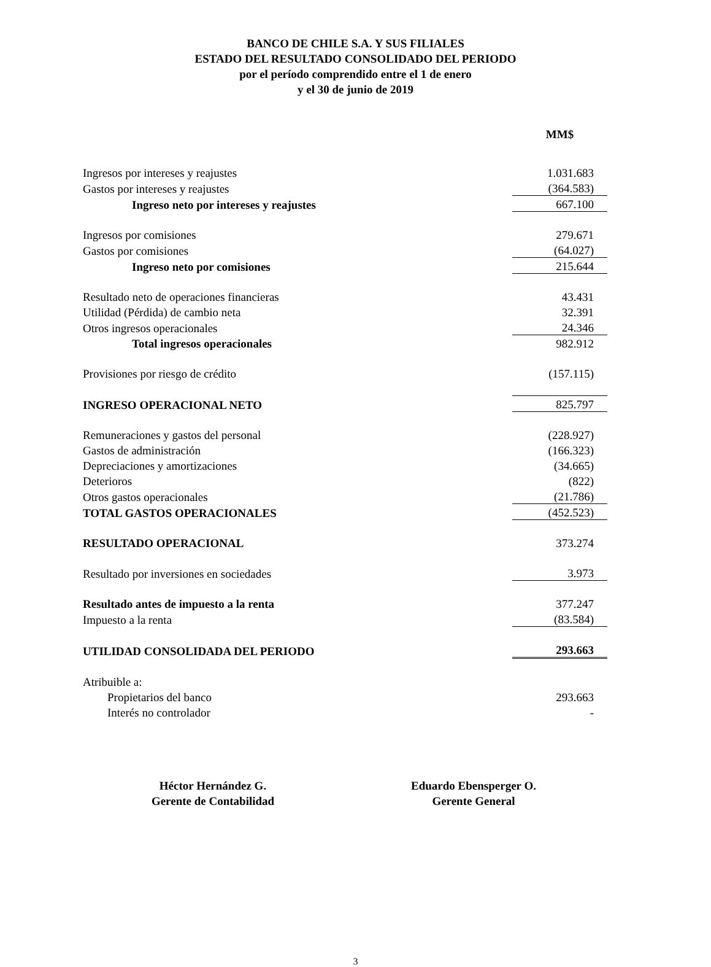BANCO DE CHILE S.A. Y SUS FILIALES
ESTADO DEL RESULTADO CONSOLIDADO DEL PERIODO
por el período comprendido entre el 1 de enero
y el 30 de junio de 2019
| | MM$ |
| Ingresos por intereses y reajustes | 1.031.683 |
| Gastos por intereses y reajustes | (364.583) |
| Ingreso neto por intereses y reajustes | 667.100 |
| Ingresos por comisiones | 279.671 |
| Gastos por comisiones | (64.027) |
| Ingreso neto por comisiones | 215.644 |
| Resultado neto de operaciones financieras | 43.431 |
| Utilidad (Pérdida) de cambio neta | 32.391 |
| Otros ingresos operacionales | 24.346 |
| Total ingresos operacionales | 982.912 |
| Provisiones por riesgo de crédito | (157.115) |
| INGRESO OPERACIONAL NETO | 825.797 |
| Remuneraciones y gastos del personal | (228.927) |
| Gastos de administración | (166.323) |
| Depreciaciones y amortizaciones | (34.665) |
| Deterioros | (822) |
| Otros gastos operacionales | (21.786) |
| TOTAL GASTOS OPERACIONALES | (452.523) |
| RESULTADO OPERACIONAL | 373.274 |
| Resultado por inversiones en sociedades | 3.973 |
| Resultado antes de impuesto a la renta | 377.247 |
| Impuesto a la renta | (83.584) |
| UTILIDAD CONSOLIDADA DEL PERIODO | 293.663 |
| Atribuible a: | |
| Propietarios del banco | 293.663 |
| Interés no controlador | - |
Héctor Hernández G.
Gerente de Contabilidad
Eduardo Ebensperger O.
Gerente General
3